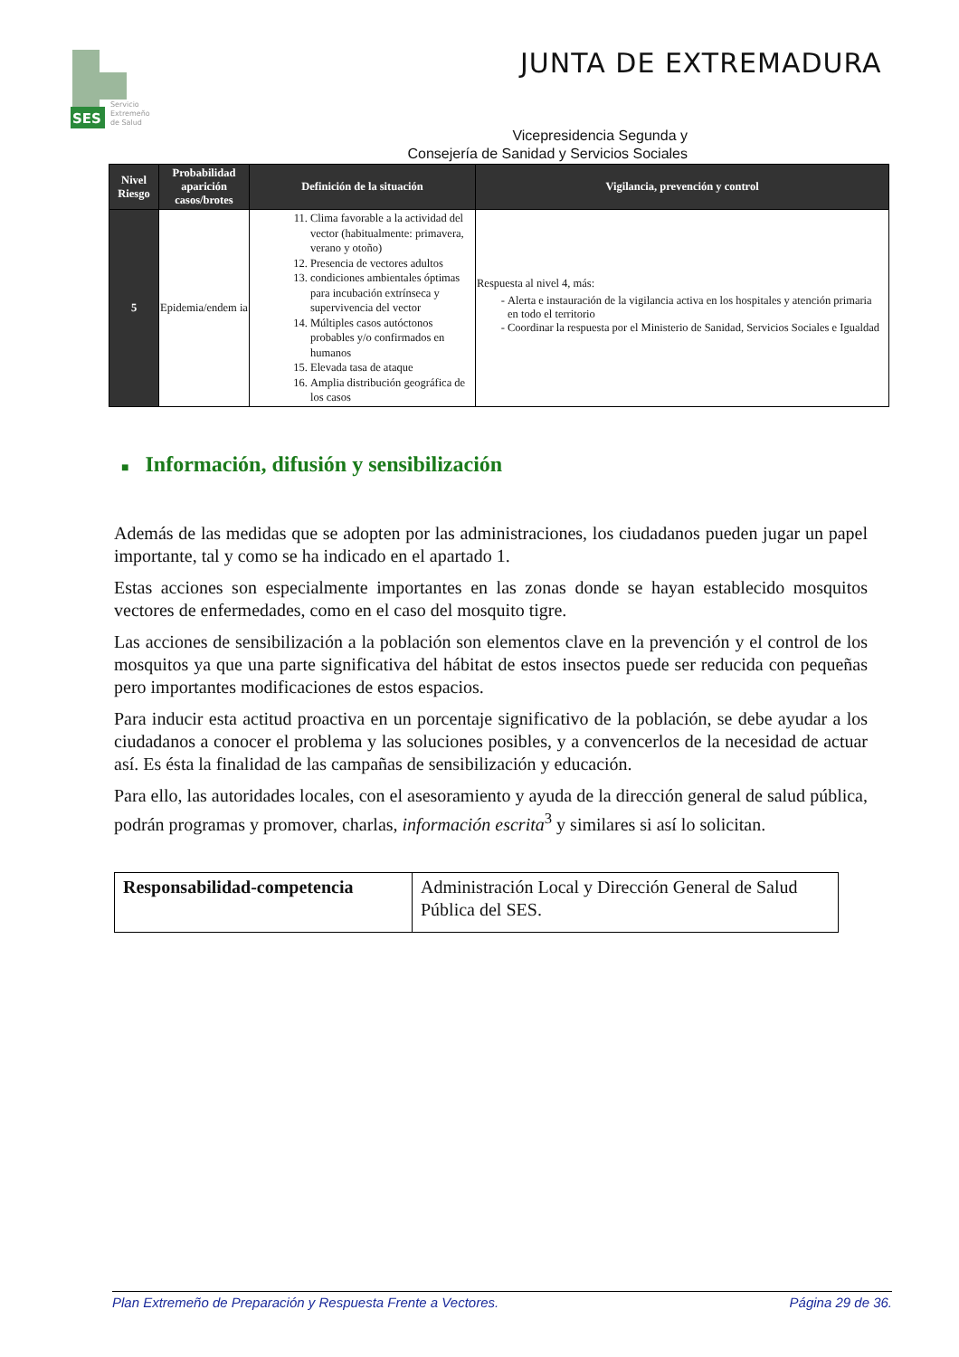SES
Servicio
Extremeño
de Salud
JUNTA DE EXTREMADURA
Vicepresidencia Segunda y
Consejería de Sanidad y Servicios Sociales
| Nivel Riesgo | Probabilidad aparición casos/brotes | Definición de la situación | Vigilancia, prevención y control |
| --- | --- | --- | --- |
| 5 | Epidemia/endem ia | 11. Clima favorable a la actividad del vector (habitualmente: primavera, verano y otoño) 12. Presencia de vectores adultos 13. condiciones ambientales óptimas para incubación extrínseca y supervivencia del vector 14. Múltiples casos autóctonos probables y/o confirmados en humanos 15. Elevada tasa de ataque 16. Amplia distribución geográfica de los casos | Respuesta al nivel 4, más: Alerta e instauración de la vigilancia activa en los hospitales y atención primaria en todo el territorio Coordinar la respuesta por el Ministerio de Sanidad, Servicios Sociales e Igualdad |
■ Información, difusión y sensibilización
Además de las medidas que se adopten por las administraciones, los ciudadanos pueden jugar un papel importante, tal y como se ha indicado en el apartado 1.
Estas acciones son especialmente importantes en las zonas donde se hayan establecido mosquitos vectores de enfermedades, como en el caso del mosquito tigre.
Las acciones de sensibilización a la población son elementos clave en la prevención y el control de los mosquitos ya que una parte significativa del hábitat de estos insectos puede ser reducida con pequeñas pero importantes modificaciones de estos espacios.
Para inducir esta actitud proactiva en un porcentaje significativo de la población, se debe ayudar a los ciudadanos a conocer el problema y las soluciones posibles, y a convencerlos de la necesidad de actuar así. Es ésta la finalidad de las campañas de sensibilización y educación.
Para ello, las autoridades locales, con el asesoramiento y ayuda de la dirección general de salud pública, podrán programas y promover, charlas, información escrita<sup>3</sup> y similares si así lo solicitan.
| Responsabilidad-competencia | Administración Local y Dirección General de Salud Pública del SES. |
Plan Extremeño de Preparación y Respuesta Frente a Vectores. Página 29 de 36.